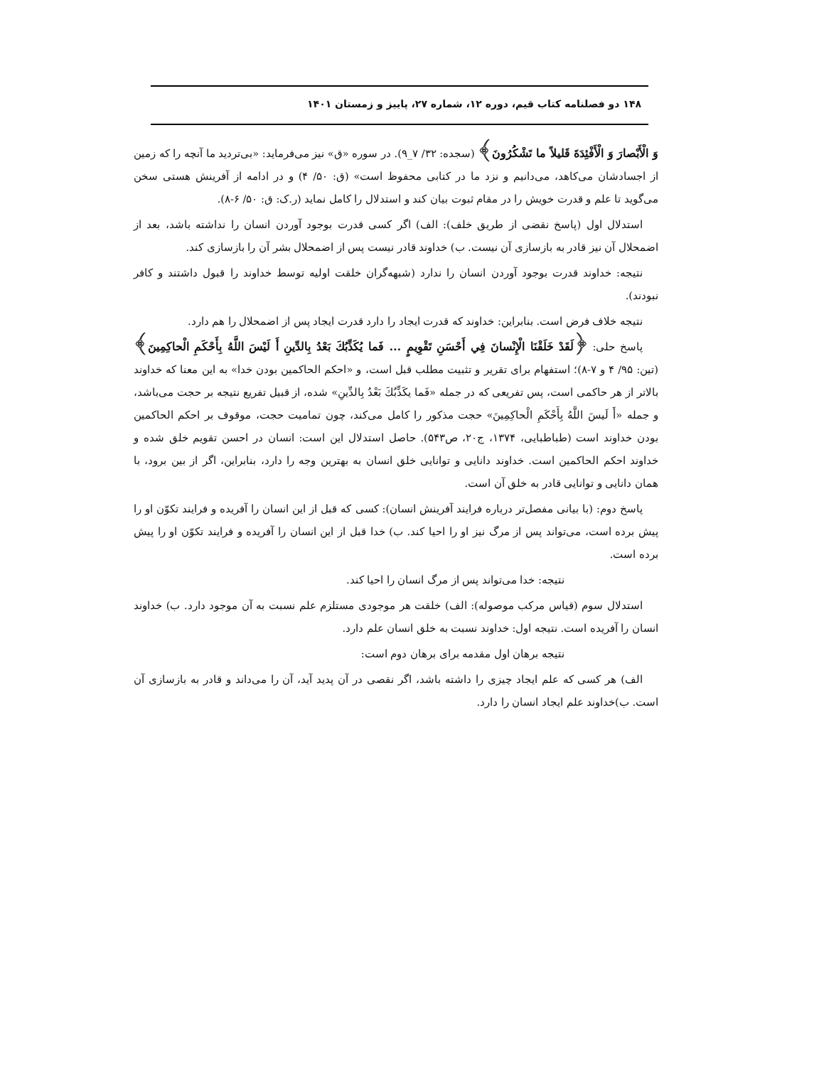۱۴۸ دو فصلنامه کتاب قیم، دوره ۱۲، شماره ۲۷، پاییز و زمستان ۱۴۰۱
وَ الْأَبْصارَ وَ الْأَفْئِدَةَ قَليلاً ما تَشْكُرُونَ﴾ (سجده: ۳۲/ ۷_۹). در سوره «ق» نیز می‌فرماید: «بی‌تردید ما آنچه را که زمین از اجسادشان می‌کاهد، می‌دانیم و نزد ما در کتابی محفوظ است» (ق: ۵۰/ ۴) و در ادامه از آفرینش هستی سخن می‌گوید تا علم و قدرت خویش را در مقام ثبوت بیان کند و استدلال را کامل نماید (ر.ک: ق: ۵۰/ ۶-۸).
استدلال اول (پاسخ نقضی از طریق خلف): الف) اگر کسی قدرت بوجود آوردن انسان را نداشته باشد، بعد از اضمحلال آن نیز قادر به بازسازی آن نیست. ب) خداوند قادر نیست پس از اضمحلال بشر آن را بازسازی کند.
نتیجه: خداوند قدرت بوجود آوردن انسان را ندارد (شبهه‌گران خلقت اولیه توسط خداوند را قبول داشتند و کافر نبودند).
نتیجه خلاف فرض است. بنابراین: خداوند که قدرت ایجاد را دارد قدرت ایجاد پس از اضمحلال را هم دارد.
پاسخ حلی: ﴿لَقَدْ خَلَقْنَا الْإِنْسانَ فِي أَحْسَنِ تَقْوِيمٍ ... فَما يُكَذِّبُكَ بَعْدُ بِالدِّينِ أَ لَيْسَ اللَّهُ بِأَحْكَمِ الْحاكِمِينَ﴾ (تین: ۹۵/ ۴ و ۷-۸)؛ استفهام برای تقریر و تثبیت مطلب قبل است، و «احکم الحاکمین بودن خدا» به این معنا که خداوند بالاتر از هر حاکمی است، پس تفریعی که در جمله «فَما يكَذِّبُكَ بَعْدُ بِالدِّينِ» شده، از قبیل تفریع نتیجه بر حجت می‌باشد، و جمله «أَ لَيسَ اللَّهُ بِأَحْكَمِ الْحاكِمِينَ» حجت مذکور را کامل می‌کند، چون تمامیت حجت، موقوف بر احکم الحاکمین بودن خداوند است (طباطبایی، ۱۳۷۴، ج۲۰، ص۵۴۳). حاصل استدلال این است: انسان در احسن تقویم خلق شده و خداوند احکم الحاکمین است. خداوند دانایی و توانایی خلق انسان به بهترین وجه را دارد، بنابراین، اگر از بین برود، با همان دانایی و توانایی قادر به خلق آن است.
پاسخ دوم: (با بیانی مفصل‌تر درباره فرایند آفرینش انسان): کسی که قبل از این انسان را آفریده و فرایند تکوّن او را پیش برده است، می‌تواند پس از مرگ نیز او را احیا کند. ب) خدا قبل از این انسان را آفریده و فرایند تکوّن او را پیش برده است.
نتیجه: خدا می‌تواند پس از مرگ انسان را احیا کند.
استدلال سوم (قیاس مرکب موصوله): الف) خلقت هر موجودی مستلزم علم نسبت به آن موجود دارد. ب) خداوند انسان را آفریده است. نتیجه اول: خداوند نسبت به خلق انسان علم دارد.
نتیجه برهان اول مقدمه برای برهان دوم است:
الف) هر کسی که علم ایجاد چیزی را داشته باشد، اگر نقصی در آن پدید آید، آن را می‌داند و قادر به بازسازی آن است. ب)خداوند علم ایجاد انسان را دارد.